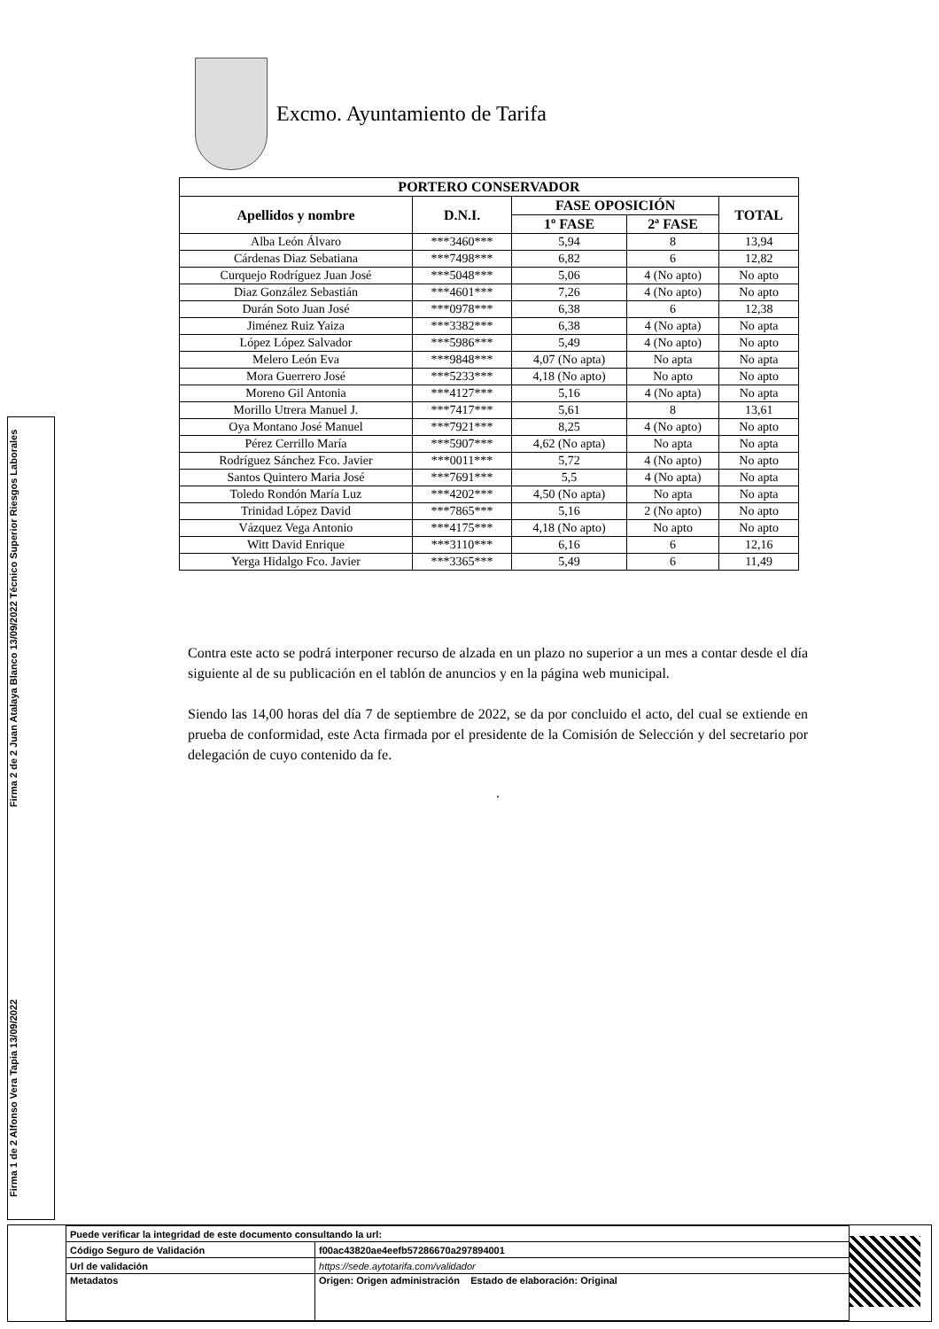Excmo. Ayuntamiento de Tarifa
| PORTERO CONSERVADOR | | | | |
| --- | --- | --- | --- | --- |
| Apellidos y nombre | D.N.I. | FASE OPOSICIÓN | | TOTAL |
| | | 1º FASE | 2ª FASE | |
| Alba León Álvaro | ***3460*** | 5,94 | 8 | 13,94 |
| Cárdenas Diaz Sebatiana | ***7498*** | 6,82 | 6 | 12,82 |
| Curquejo Rodríguez Juan José | ***5048*** | 5,06 | 4 (No apto) | No apto |
| Diaz González Sebastián | ***4601*** | 7,26 | 4 (No apto) | No apto |
| Durán Soto Juan José | ***0978*** | 6,38 | 6 | 12,38 |
| Jiménez Ruiz Yaiza | ***3382*** | 6,38 | 4 (No apta) | No apta |
| López López Salvador | ***5986*** | 5,49 | 4 (No apto) | No apto |
| Melero León Eva | ***9848*** | 4,07 (No apta) | No apta | No apta |
| Mora Guerrero José | ***5233*** | 4,18 (No apto) | No apto | No apto |
| Moreno Gil Antonia | ***4127*** | 5,16 | 4 (No apta) | No apta |
| Morillo Utrera Manuel J. | ***7417*** | 5,61 | 8 | 13,61 |
| Oya Montano José Manuel | ***7921*** | 8,25 | 4 (No apto) | No apto |
| Pérez Cerrillo María | ***5907*** | 4,62 (No apta) | No apta | No apta |
| Rodríguez Sánchez Fco. Javier | ***0011*** | 5,72 | 4 (No apto) | No apto |
| Santos Quintero Maria José | ***7691*** | 5,5 | 4 (No apta) | No apta |
| Toledo Rondón María Luz | ***4202*** | 4,50 (No apta) | No apta | No apta |
| Trinidad López David | ***7865*** | 5,16 | 2 (No apto) | No apto |
| Vázquez Vega Antonio | ***4175*** | 4,18 (No apto) | No apto | No apto |
| Witt David Enrique | ***3110*** | 6,16 | 6 | 12,16 |
| Yerga Hidalgo Fco. Javier | ***3365*** | 5,49 | 6 | 11,49 |
Contra este acto se podrá interponer recurso de alzada en un plazo no superior a un mes a contar desde el día siguiente al de su publicación en el tablón de anuncios y en la página web municipal.
Siendo las 14,00 horas del día 7 de septiembre de 2022, se da por concluido el acto, del cual se extiende en prueba de conformidad, este Acta firmada por el presidente de la Comisión de Selección y del secretario por delegación de cuyo contenido da fe.
.
Firma 2 de 2 Juan Atalaya Blanco 13/09/2022 Técnico Superior Riesgos Laborales
Firma 1 de 2 Alfonso Vera Tapia 13/09/2022
| Puede verificar la integridad de este documento consultando la url: | |
| Código Seguro de Validación | f00ac43820ae4eefb57286670a297894001 |
| Url de validación | https://sede.aytotarifa.com/validador |
| Metadatos | Origen: Origen administración Estado de elaboración: Original |